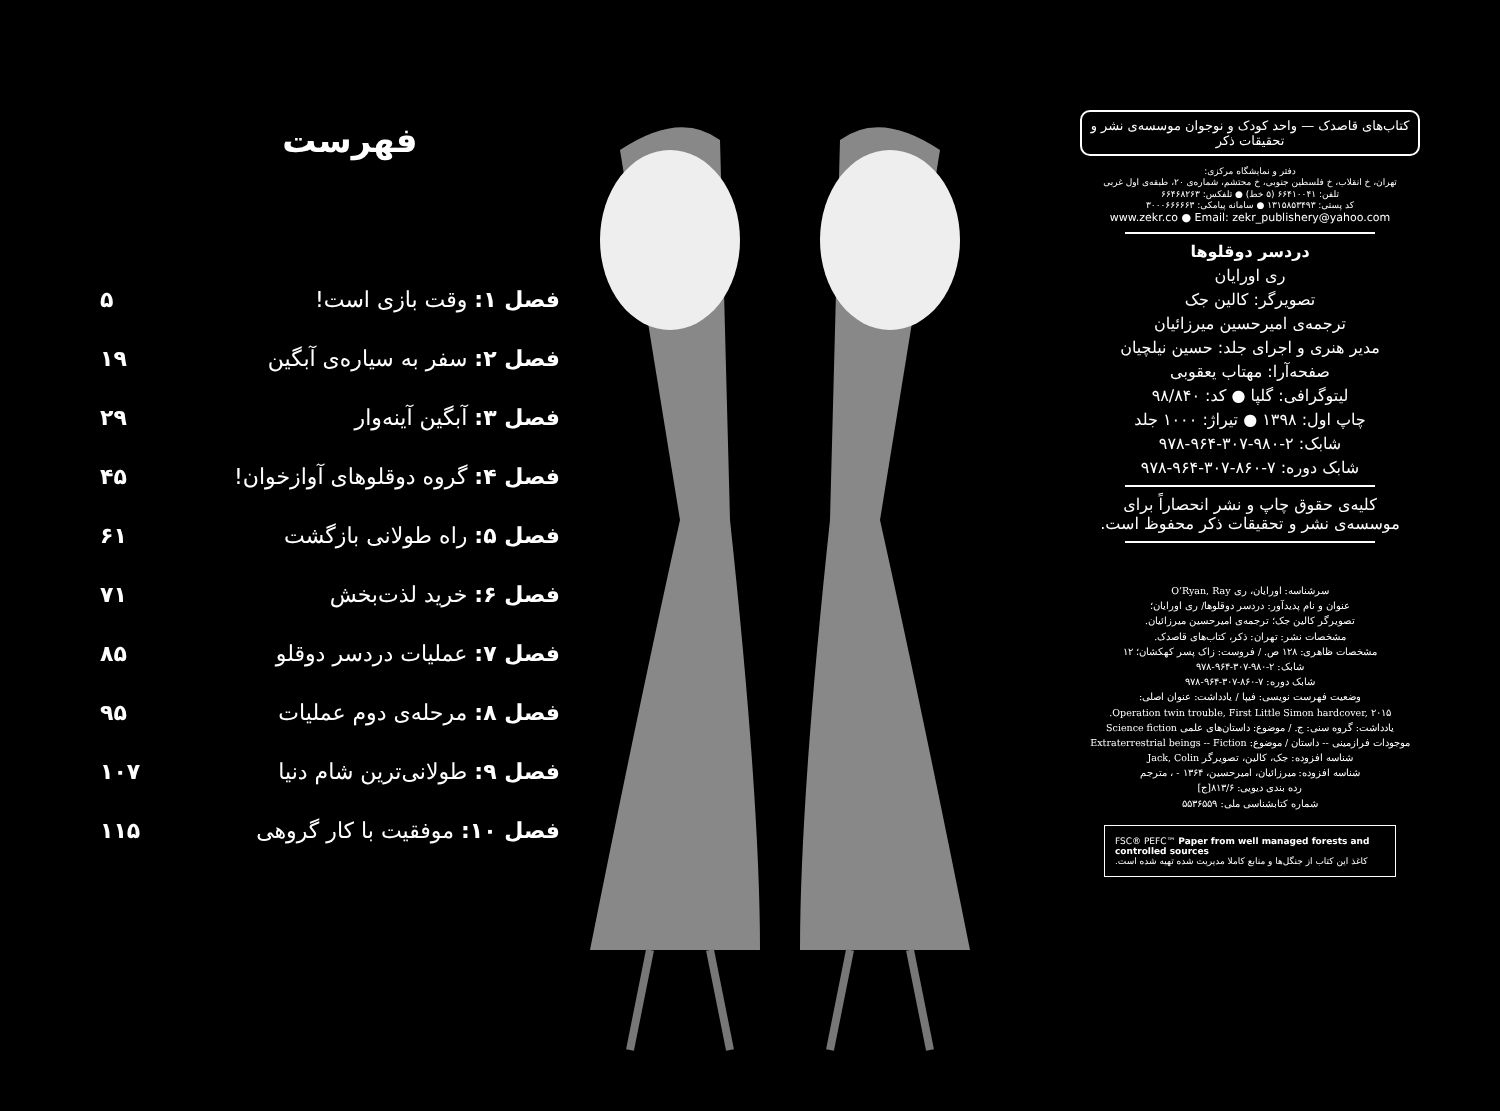فهرست
فصل ۱: وقت بازی است! ۵
فصل ۲: سفر به سیاره‌ی آبگین ۱۹
فصل ۳: آبگین آینه‌وار ۲۹
فصل ۴: گروه دوقلوهای آوازخوان! ۴۵
فصل ۵: راه طولانی بازگشت ۶۱
فصل ۶: خرید لذت‌بخش ۷۱
فصل ۷: عملیات دردسر دوقلو ۸۵
فصل ۸: مرحله‌ی دوم عملیات ۹۵
فصل ۹: طولانی‌ترین شام دنیا ۱۰۷
فصل ۱۰: موفقیت با کار گروهی ۱۱۵
کتاب‌های قاصدک — واحد کودک و نوجوان موسسه‌ی نشر و تحقیقات ذکر
دفتر و نمایشگاه مرکزی:
تهران، خ انقلاب، خ فلسطین جنوبی، خ محتشم، شماره‌ی ۲۰، طبقه‌ی اول غربی
تلفن: ۶۶۴۱۰۰۴۱ (۵ خط) ● تلفکس: ۶۶۴۶۸۲۶۳
کد پستی: ۱۳۱۵۸۵۳۴۹۳ ● سامانه پیامکی: ۳۰۰۰۶۶۶۶۶۳
www.zekr.co ● Email: zekr_publishery@yahoo.com
دردسر دوقلوها
ری اورایان
تصویرگر: کالین جک
ترجمه‌ی امیرحسین میرزائیان
مدیر هنری و اجرای جلد: حسین نیلچیان
صفحه‌آرا: مهتاب یعقوبی
لیتوگرافی: گلپا ● کد: ۹۸/۸۴۰
چاپ اول: ۱۳۹۸ ● تیراژ: ۱۰۰۰ جلد
شابک: ۲-۹۸۰-۳۰۷-۹۶۴-۹۷۸
شابک دوره: ۷-۸۶۰-۳۰۷-۹۶۴-۹۷۸
کلیه‌ی حقوق چاپ و نشر انحصاراً برای
موسسه‌ی نشر و تحقیقات ذکر محفوظ است.
سرشناسه: اورایان، ری O’Ryan, Ray
عنوان و نام پدیدآور: دردسر دوقلوها/ ری اورایان؛
تصویرگر کالین جک؛ ترجمه‌ی امیرحسین میرزائیان.
مشخصات نشر: تهران: ذکر، کتاب‌های قاصدک.
مشخصات ظاهری: ۱۲۸ ص. / فروست: زاک پسر کهکشان؛ ۱۲
شابک: ۲-۹۸۰-۳۰۷-۹۶۴-۹۷۸
شابک دوره: ۷-۸۶۰-۳۰۷-۹۶۴-۹۷۸
وضعیت فهرست نویسی: فیپا / یادداشت: عنوان اصلی:
Operation twin trouble, First Little Simon hardcover, ۲۰۱۵.
یادداشت: گروه سنی: ج. / موضوع: داستان‌های علمی Science fiction
موجودات فرازمینی -- داستان / موضوع: Extraterrestrial beings -- Fiction
شناسه افزوده: جک، کالین، تصویرگر Jack, Colin
شناسه افزوده: میرزائیان، امیرحسین، ۱۳۶۴ - ، مترجم
رده بندی دیویی: ۸۱۳/۶[ج]
شماره کتابشناسی ملی: ۵۵۳۶۵۵۹
FSC® PEFC™ Paper from well managed forests and controlled sources
کاغذ این کتاب از جنگل‌ها و منابع کاملا مدیریت شده تهیه شده است.